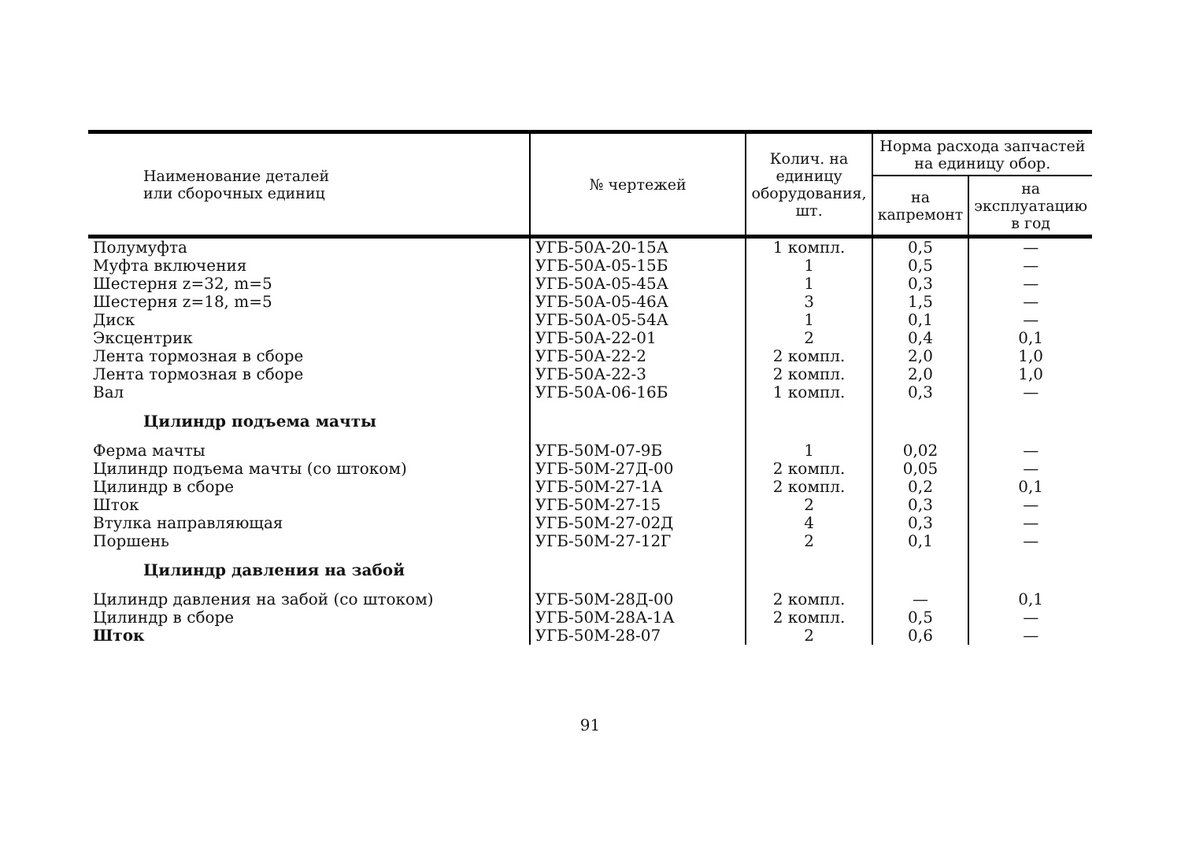| Наименование деталей или сборочных единиц | № чертежей | Колич. на единицу оборудования, шт. | Норма расхода запчастей на единицу обор. | |
| --- | --- | --- | --- | --- |
| | | | на капремонт | на эксплуатацию в год |
| Полумуфта | УГБ-50А-20-15А | 1 компл. | 0,5 | — |
| Муфта включения | УГБ-50А-05-15Б | 1 | 0,5 | — |
| Шестерня z=32, m=5 | УГБ-50А-05-45А | 1 | 0,3 | — |
| Шестерня z=18, m=5 | УГБ-50А-05-46А | 3 | 1,5 | — |
| Диск | УГБ-50А-05-54А | 1 | 0,1 | — |
| Эксцентрик | УГБ-50А-22-01 | 2 | 0,4 | 0,1 |
| Лента тормозная в сборе | УГБ-50А-22-2 | 2 компл. | 2,0 | 1,0 |
| Лента тормозная в сборе | УГБ-50А-22-3 | 2 компл. | 2,0 | 1,0 |
| Вал | УГБ-50А-06-16Б | 1 компл. | 0,3 | — |
| Цилиндр подъема мачты | | | | |
| Ферма мачты | УГБ-50М-07-9Б | 1 | 0,02 | — |
| Цилиндр подъема мачты (со штоком) | УГБ-50М-27Д-00 | 2 компл. | 0,05 | — |
| Цилиндр в сборе | УГБ-50М-27-1А | 2 компл. | 0,2 | 0,1 |
| Шток | УГБ-50М-27-15 | 2 | 0,3 | — |
| Втулка направляющая | УГБ-50М-27-02Д | 4 | 0,3 | — |
| Поршень | УГБ-50М-27-12Г | 2 | 0,1 | — |
| Цилиндр давления на забой | | | | |
| Цилиндр давления на забой (со штоком) | УГБ-50М-28Д-00 | 2 компл. | — | 0,1 |
| Цилиндр в сборе | УГБ-50М-28А-1А | 2 компл. | 0,5 | — |
| Шток | УГБ-50М-28-07 | 2 | 0,6 | — |
91